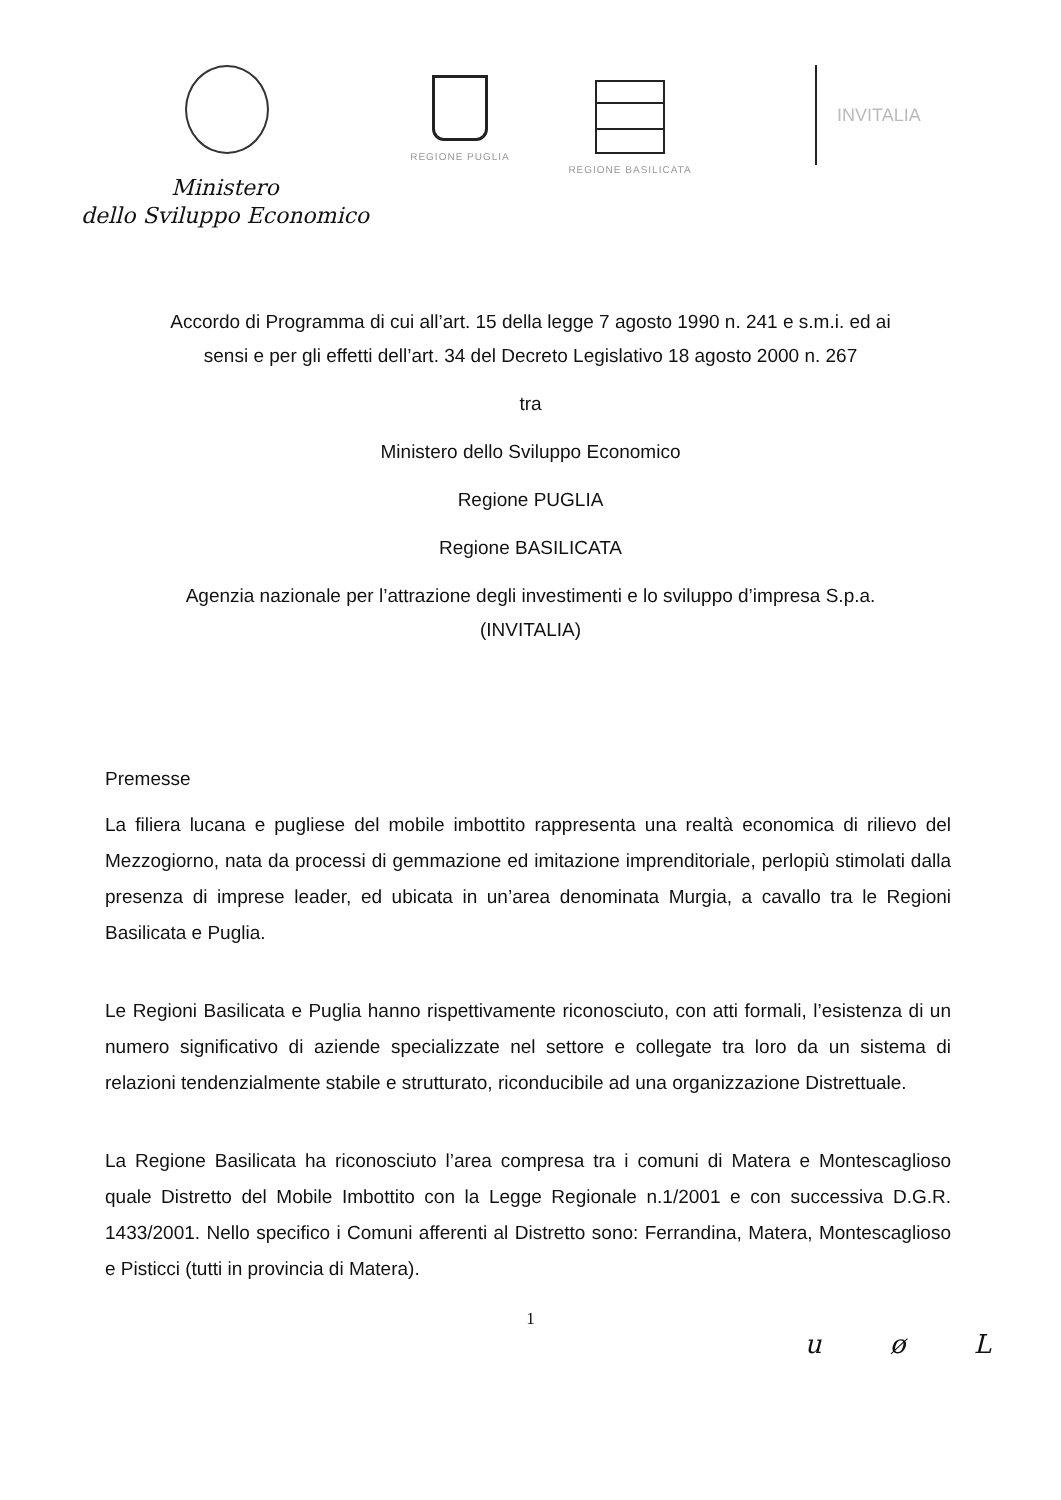Ministero
dello Sviluppo Economico
REGIONE PUGLIA REGIONE BASILICATA
INVITALIA
Accordo di Programma di cui all’art. 15 della legge 7 agosto 1990 n. 241 e s.m.i. ed ai
sensi e per gli effetti dell’art. 34 del Decreto Legislativo 18 agosto 2000 n. 267
tra
Ministero dello Sviluppo Economico
Regione PUGLIA
Regione BASILICATA
Agenzia nazionale per l’attrazione degli investimenti e lo sviluppo d’impresa S.p.a.
(INVITALIA)
Premesse
La filiera lucana e pugliese del mobile imbottito rappresenta una realtà economica di rilievo del Mezzogiorno, nata da processi di gemmazione ed imitazione imprenditoriale, perlopiù stimolati dalla presenza di imprese leader, ed ubicata in un’area denominata Murgia, a cavallo tra le Regioni Basilicata e Puglia.
Le Regioni Basilicata e Puglia hanno rispettivamente riconosciuto, con atti formali, l’esistenza di un numero significativo di aziende specializzate nel settore e collegate tra loro da un sistema di relazioni tendenzialmente stabile e strutturato, riconducibile ad una organizzazione Distrettuale.
La Regione Basilicata ha riconosciuto l’area compresa tra i comuni di Matera e Montescaglioso quale Distretto del Mobile Imbottito con la Legge Regionale n.1/2001 e con successiva D.G.R. 1433/2001. Nello specifico i Comuni afferenti al Distretto sono: Ferrandina, Matera, Montescaglioso e Pisticci (tutti in provincia di Matera).
1
u ø L